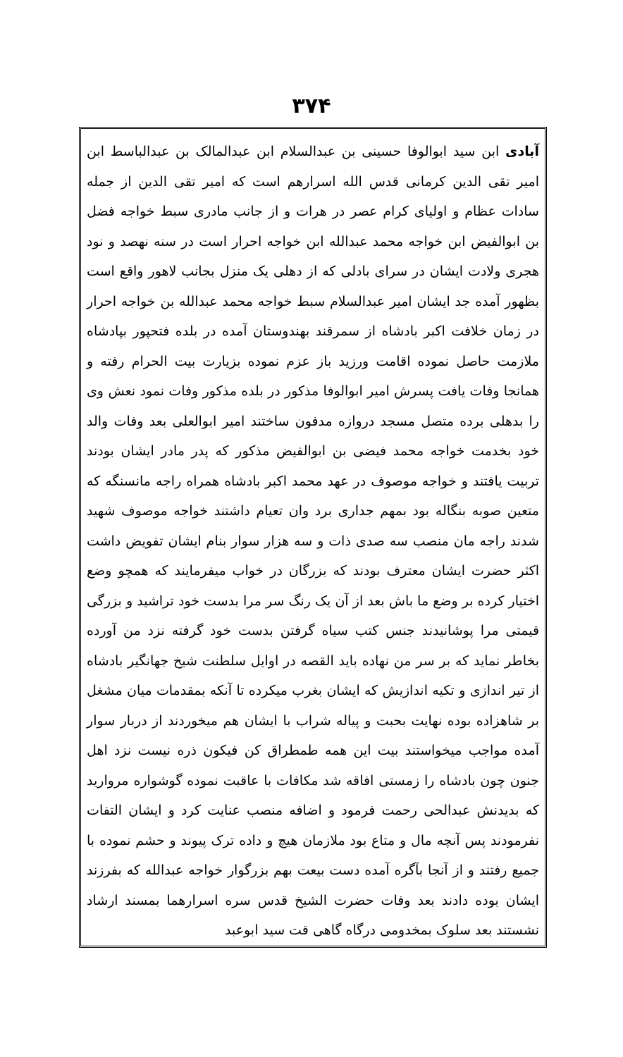۳۷۴
آبادی ابن سید ابوالوفا حسینی بن عبدالسلام ابن عبدالمالک بن عبدالباسط ابن امیر تقی الدین کرمانی قدس الله اسرارهم است که امیر تقی الدین از جمله سادات عظام و اولیای کرام عصر در هرات و از جانب مادری سبط خواجه فضل بن ابوالفیض ابن خواجه محمد عبدالله ابن خواجه احرار است در سنه نهصد و نود هجری ولادت ایشان در سرای بادلی که از دهلی یک منزل بجانب لاهور واقع است بظهور آمده جد ایشان امیر عبدالسلام سبط خواجه محمد عبدالله بن خواجه احرار در زمان خلافت اکبر بادشاه از سمرقند بهندوستان آمده در بلده فتحپور بپادشاه ملازمت حاصل نموده اقامت ورزید باز عزم نموده بزیارت بیت الحرام رفته و همانجا وفات یافت پسرش امیر ابوالوفا مذکور در بلده مذکور وفات نمود نعش وی را بدهلی برده متصل مسجد دروازه مدفون ساختند امیر ابوالعلی بعد وفات والد خود بخدمت خواجه محمد فیضی بن ابوالفیض مذکور که پدر مادر ایشان بودند تربیت یافتند و خواجه موصوف در عهد محمد اکبر بادشاه همراه راجه مانسنگه که متعین صوبه بنگاله بود بمهم جداری برد وان تعیام داشتند خواجه موصوف شهید شدند راجه مان منصب سه صدی ذات و سه هزار سوار بنام ایشان تفویض داشت اکثر حضرت ایشان معترف بودند که بزرگان در خواب میفرمایند که همچو وضع اختیار کرده بر وضع ما باش بعد از آن یک رنگ سر مرا بدست خود تراشید و بزرگی قیمتی مرا پوشانیدند جنس کتب سیاه گرفتن بدست خود گرفته نزد من آورده بخاطر نماید که بر سر من نهاده باید القصه در اوایل سلطنت شیخ جهانگیر بادشاه از تیر اندازی و تکیه اندازیش که ایشان بغرب میکرده تا آنکه بمقدمات میان مشغل بر شاهزاده بوده نهایت بحبت و پیاله شراب با ایشان هم میخوردند از دربار سوار آمده مواجب میخواستند بیت این همه طمطراق کن فیکون ذره نیست نزد اهل جنون چون بادشاه را زمستی افاقه شد مکافات با عاقبت نموده گوشواره مروارید که بدیدنش عبدالحی رحمت فرمود و اضافه منصب عنایت کرد و ایشان التفات نفرمودند پس آنچه مال و متاع بود ملازمان هیچ و داده ترک پیوند و حشم نموده با جمیع رفتند و از آنجا بآگره آمده دست بیعت بهم بزرگوار خواجه عبدالله که بفرزند ایشان بوده دادند بعد وفات حضرت الشیخ قدس سره اسرارهما بمسند ارشاد نشستند بعد سلوک بمخدومی درگاه گاهی قت سید ابوعبد